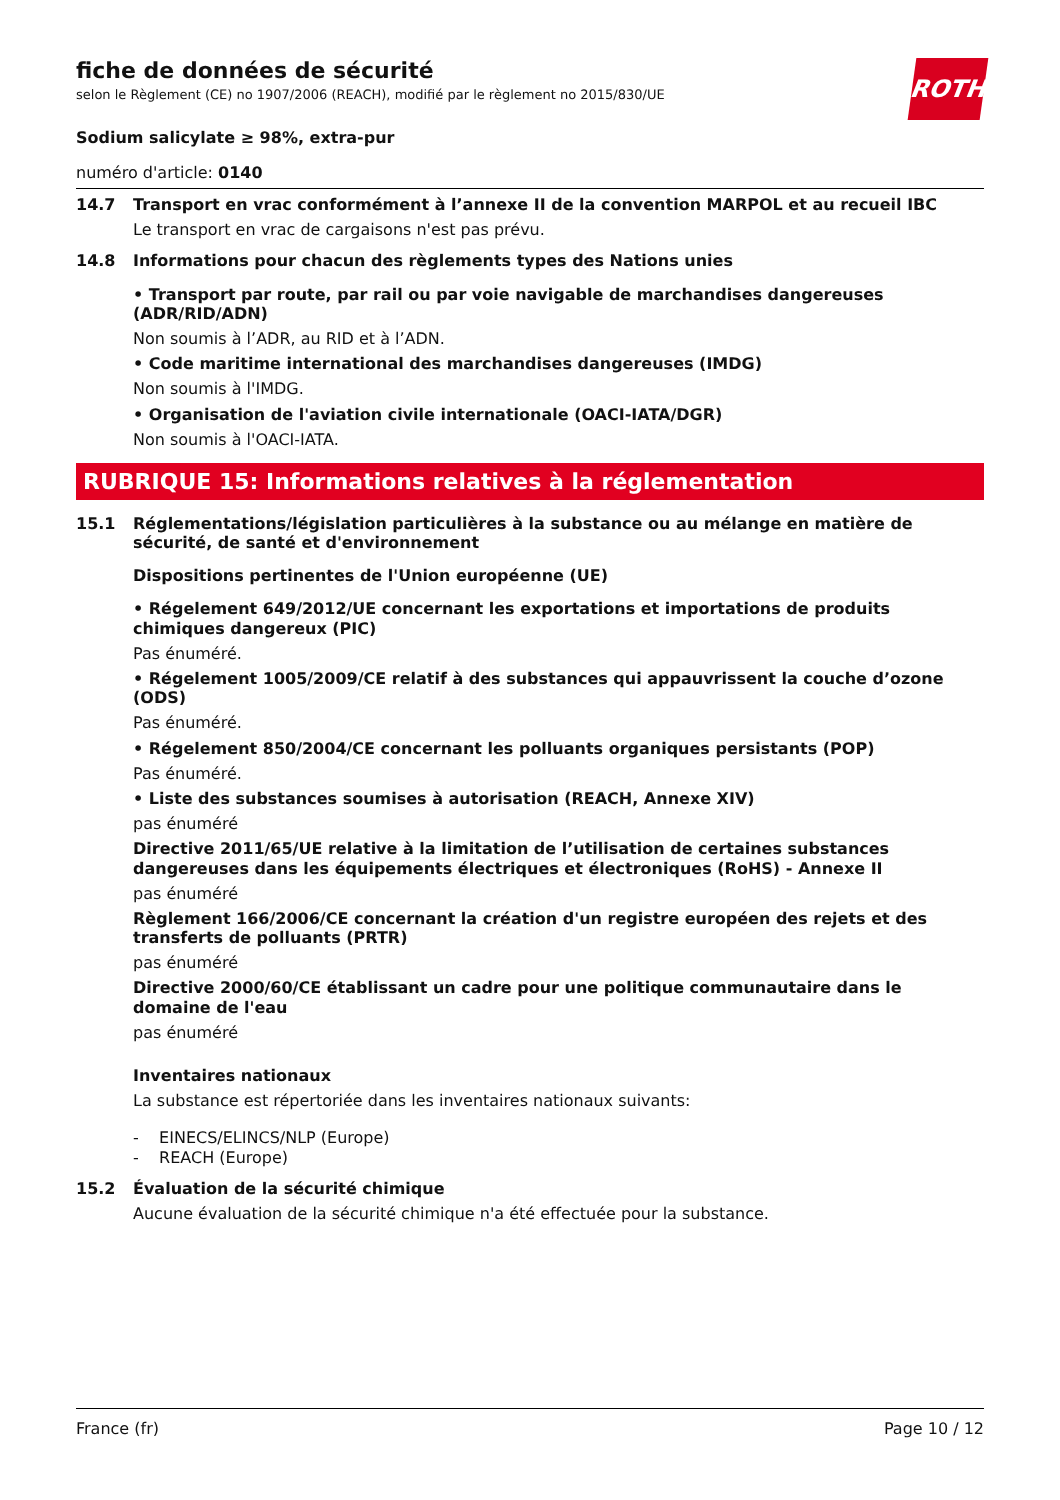ROTH
fiche de données de sécurité
selon le Règlement (CE) no 1907/2006 (REACH), modifié par le règlement no 2015/830/UE
Sodium salicylate ≥ 98%, extra-pur
numéro d'article: 0140
14.7
Transport en vrac conformément à l’annexe II de la convention MARPOL et au recueil IBC
Le transport en vrac de cargaisons n'est pas prévu.
14.8
Informations pour chacun des règlements types des Nations unies
• Transport par route, par rail ou par voie navigable de marchandises dangereuses (ADR/RID/ADN)
Non soumis à l’ADR, au RID et à l’ADN.
• Code maritime international des marchandises dangereuses (IMDG)
Non soumis à l'IMDG.
• Organisation de l'aviation civile internationale (OACI-IATA/DGR)
Non soumis à l'OACI-IATA.
RUBRIQUE 15: Informations relatives à la réglementation
15.1
Réglementations/législation particulières à la substance ou au mélange en matière de sécurité, de santé et d'environnement
Dispositions pertinentes de l'Union européenne (UE)
• Régelement 649/2012/UE concernant les exportations et importations de produits chimiques dangereux (PIC)
Pas énuméré.
• Régelement 1005/2009/CE relatif à des substances qui appauvrissent la couche d’ozone (ODS)
Pas énuméré.
• Régelement 850/2004/CE concernant les polluants organiques persistants (POP)
Pas énuméré.
• Liste des substances soumises à autorisation (REACH, Annexe XIV)
pas énuméré
Directive 2011/65/UE relative à la limitation de l’utilisation de certaines substances dangereuses dans les équipements électriques et électroniques (RoHS) - Annexe II
pas énuméré
Règlement 166/2006/CE concernant la création d'un registre européen des rejets et des transferts de polluants (PRTR)
pas énuméré
Directive 2000/60/CE établissant un cadre pour une politique communautaire dans le domaine de l'eau
pas énuméré
Inventaires nationaux
La substance est répertoriée dans les inventaires nationaux suivants:
- EINECS/ELINCS/NLP (Europe)
- REACH (Europe)
15.2
Évaluation de la sécurité chimique
Aucune évaluation de la sécurité chimique n'a été effectuée pour la substance.
France (fr) Page 10 / 12